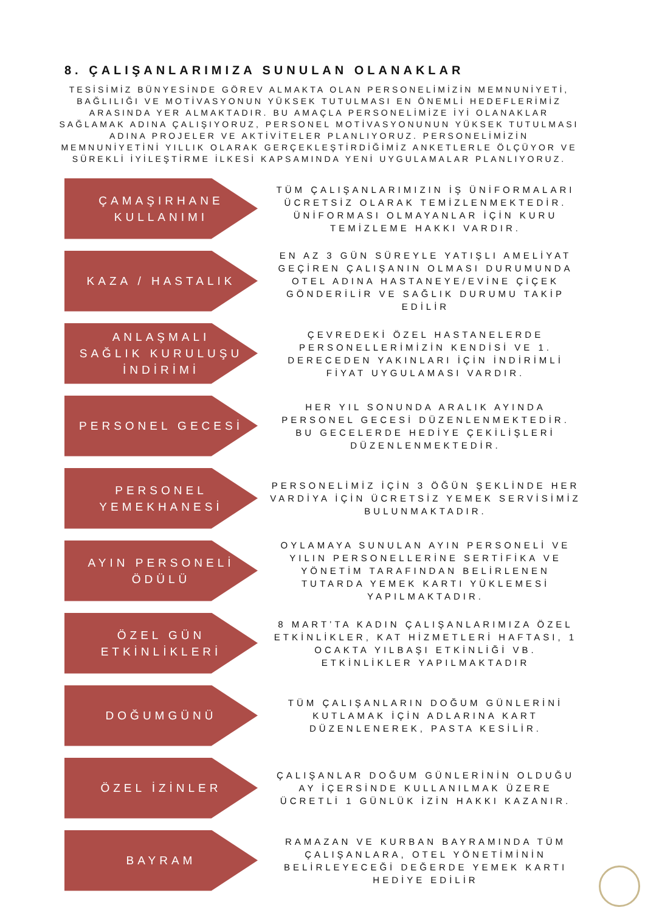8. ÇALIŞANLARIMIZA SUNULAN OLANAKLAR
TESİSİMİZ BÜNYESİNDE GÖREV ALMAKTA OLAN PERSONELİMİZİN MEMNUNİYETİ, BAĞLILIĞI VE MOTİVASYONUN YÜKSEK TUTULMASI EN ÖNEMLİ HEDEFLERİMİZ ARASINDA YER ALMAKTADIR. BU AMAÇLA PERSONELİMİZE İYİ OLANAKLAR SAĞLAMAK ADINA ÇALIŞIYORUZ, PERSONEL MOTİVASYONUNUN YÜKSEK TUTULMASI ADINA PROJELER VE AKTİVİTELER PLANLIYORUZ. PERSONELİMİZİN MEMNUNİYETİNİ YILLIK OLARAK GERÇEKLEŞTİRDİĞİMİZ ANKETLERLE ÖLÇÜYOR VE SÜREKLİ İYİLEŞTİRME İLKESİ KAPSAMINDA YENİ UYGULAMALAR PLANLIYORUZ.
ÇAMAŞIRHANE KULLANIMI
TÜM ÇALIŞANLARIMIZIN İŞ ÜNİFORMALARI ÜCRETSİZ OLARAK TEMİZLENMEKTEDİR. ÜNİFORMASI OLMAYANLAR İÇİN KURU TEMİZLEME HAKKI VARDIR.
KAZA / HASTALIK
EN AZ 3 GÜN SÜREYLE YATIŞLI AMELİYAT GEÇİREN ÇALIŞANIN OLMASI DURUMUNDA OTEL ADINA HASTANEYE/EVİNE ÇİÇEK GÖNDERİLİR VE SAĞLIK DURUMU TAKİP EDİLİR
ANLAŞMALI SAĞLIK KURULUŞU İNDİRİMİ
ÇEVREDEKİ ÖZEL HASTANELERDE PERSONELLERİMİZİN KENDİSİ VE 1. DERECEDEN YAKINLARI İÇİN İNDİRİMLİ FİYAT UYGULAMASI VARDIR.
PERSONEL GECESİ
HER YIL SONUNDA ARALIK AYINDA PERSONEL GECESİ DÜZENLENMEKTEDİR. BU GECELERDE HEDİYE ÇEKİLİŞLERİ DÜZENLENMEKTEDİR.
PERSONEL YEMEKHANESİ
PERSONELİMİZ İÇİN 3 ÖĞÜN ŞEKLİNDE HER VARDİYA İÇİN ÜCRETSİZ YEMEK SERVİSİMİZ BULUNMAKTADIR.
AYIN PERSONELİ ÖDÜLÜ
OYLAMAYA SUNULAN AYIN PERSONELİ VE YILIN PERSONELLERİNE SERTİFİKA VE YÖNETİM TARAFINDAN BELİRLENEN TUTARDA YEMEK KARTI YÜKLEMESİ YAPILMAKTADIR.
ÖZEL GÜN ETKİNLİKLERİ
8 MART’TA KADIN ÇALIŞANLARIMIZA ÖZEL ETKİNLİKLER, KAT HİZMETLERİ HAFTASI, 1 OCAKTA YILBAŞI ETKİNLİĞİ VB. ETKİNLİKLER YAPILMAKTADIR
DOĞUMGÜNÜ
TÜM ÇALIŞANLARIN DOĞUM GÜNLERİNİ KUTLAMAK İÇİN ADLARINA KART DÜZENLENEREK, PASTA KESİLİR.
ÖZEL İZİNLER
ÇALIŞANLAR DOĞUM GÜNLERİNİN OLDUĞU AY İÇERSİNDE KULLANILMAK ÜZERE ÜCRETLİ 1 GÜNLÜK İZİN HAKKI KAZANIR.
BAYRAM
RAMAZAN VE KURBAN BAYRAMINDA TÜM ÇALIŞANLARA, OTEL YÖNETİMİNİN BELİRLEYECEĞİ DEĞERDE YEMEK KARTI HEDİYE EDİLİR